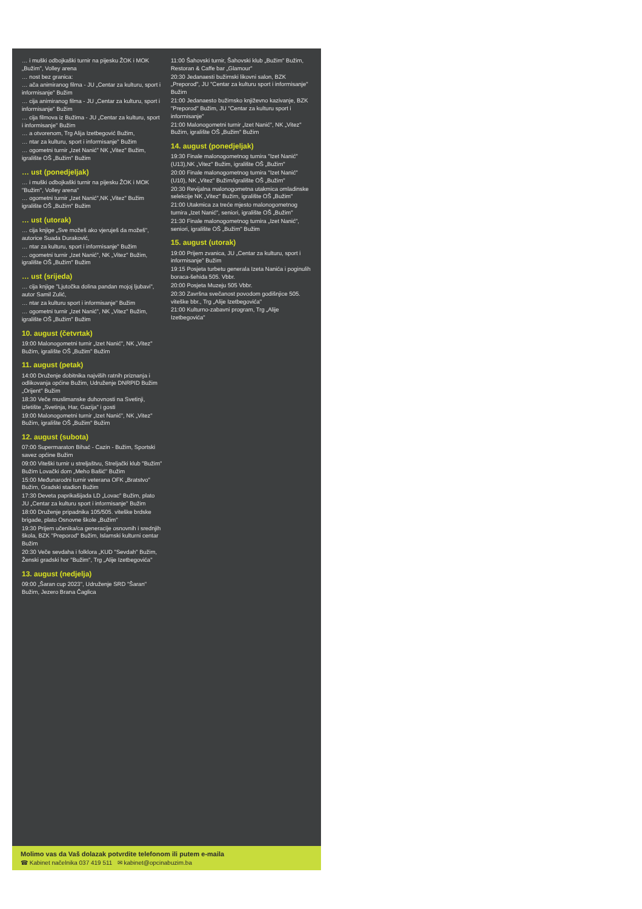… i muški odbojkaški turnir na pijesku ŽOK i MOK „Bužim", Volley arena
… nost bez granica:
… ača animiranog filma - JU „Centar za kulturu, sport i informisanje" Bužim
… cija animiranog filma - JU „Centar za kulturu, sport i informisanje" Bužim
… cija filmova iz Bužima - JU „Centar za kulturu, sport i informisanje" Bužim
… a otvorenom, Trg Alija Izetbegović Bužim,
… ntar za kulturu, sport i informisanje" Bužim
… ogometni turnir „Izet Nanić" NK „Vitez" Bužim, igralište OŠ „Bužim" Bužim
… ust (ponedjeljak)
… i muški odbojkaški turnir na pijesku ŽOK i MOK "Bužim", Volley arena"
… ogometni turnir „Izet Nanić",NK „Vitez" Bužim igralište OŠ „Bužim" Bužim
… ust (utorak)
… cija knjige „Sve možeš ako vjeruješ da možeš", autorice Suada Duraković,
… ntar za kulturu, sport i informisanje" Bužim
… ogometni turnir „Izet Nanić", NK „Vitez" Bužim, igralište OŠ „Bužim" Bužim
… ust (srijeda)
… cija knjige "Ljutočka dolina pandan mojoj ljubavi", autor Samil Zulić,
… ntar za kulturu sport i informisanje" Bužim
… ogometni turnir „Izet Nanić", NK „Vitez" Bužim, igralište OŠ „Bužim" Bužim
10. august (četvrtak)
19:00 Malonogometni turnir „Izet Nanić", NK „Vitez" Bužim, igralište OŠ „Bužim" Bužim
11. august (petak)
14:00 Druženje dobitnika najviših ratnih priznanja i odlikovanja općine Bužim, Udruženje DNRPID Bužim „Orijent" Bužim
18:30 Veče muslimanske duhovnosti na Svetinji, izletište „Svetinja, Har, Gazija" i gosti
19:00 Malonogometni turnir „Izet Nanić", NK „Vitez" Bužim, igralište OŠ „Bužim" Bužim
12. august (subota)
07:00 Supermaraton Bihać - Cazin - Bužim, Sportski savez općine Bužim
09:00 Viteški turnir u streljaštvu, Streljački klub "Bužim" Bužim Lovački dom „Meho Bašić" Bužim
15:00 Međunarodni turnir veterana OFK „Bratstvo" Bužim, Gradski stadion Bužim
17:30 Deveta paprikašijada LD „Lovac" Bužim, plato JU „Centar za kulturu sport i informisanje" Bužim
18:00 Druženje pripadnika 105/505. viteške brdske brigade, plato Osnovne škole „Bužim"
19:30 Prijem učenika/ca generacije osnovnih i srednjih škola, BZK "Preporod" Bužim, Islamski kulturni centar Bužim
20:30 Veče sevdaha i folklora „KUD "Sevdah" Bužim, Ženski gradski hor "Bužim", Trg „Alije Izetbegovića"
13. august (nedjelja)
09:00 „Šaran cup 2023", Udruženje SRD "Šaran" Bužim, Jezero Brana Čaglica
11:00 Šahovski turnir, Šahovski klub „Bužim" Bužim, Restoran & Caffe bar „Glamour"
20:30 Jedanaesti bužimski likovni salon, BZK „Preporod", JU "Centar za kulturu sport i informisanje" Bužim
21:00 Jedanaesto bužimsko književno kazivanje, BZK "Preporod" Bužim, JU "Centar za kulturu sport i informisanje"
21:00 Malonogometni turnir „Izet Nanić", NK „Vitez" Bužim, igralište OŠ „Bužim" Bužim
14. august (ponedjeljak)
19:30 Finale malonogometnog turnira "Izet Nanić" (U13),NK „Vitez" Bužim, igralište OŠ „Bužim"
20:00 Finale malonogometnog turnira "Izet Nanić" (U10), NK „Vitez" Bužim/igralište OŠ „Bužim"
20:30 Revijalna malonogometna utakmica omladinske selekcije NK „Vitez" Bužim, igralište OŠ „Bužim"
21:00 Utakmica za treće mjesto malonogometnog turnira „Izet Nanić", seniori, igralište OŠ „Bužim"
21:30 Finale malonogometnog turnira „Izet Nanić", seniori, igralište OŠ „Bužim" Bužim
15. august (utorak)
19:00 Prijem zvanica, JU „Centar za kulturu, sport i informisanje" Bužim
19:15 Posjeta turbetu generala Izeta Nanića i poginulih boraca-šehida 505. Vbbr.
20:00 Posjeta Muzeju 505 Vbbr.
20:30 Završna svečanost povodom godišnjice 505. viteške bbr., Trg „Alije Izetbegovića"
21:00 Kulturno-zabavni program, Trg „Alije Izetbegovića"
Molimo vas da Vaš dolazak potvrdite telefonom ili putem e-maila
☎ Kabinet načelnika 037 419 511 ✉ kabinet@opcinabuzim.ba